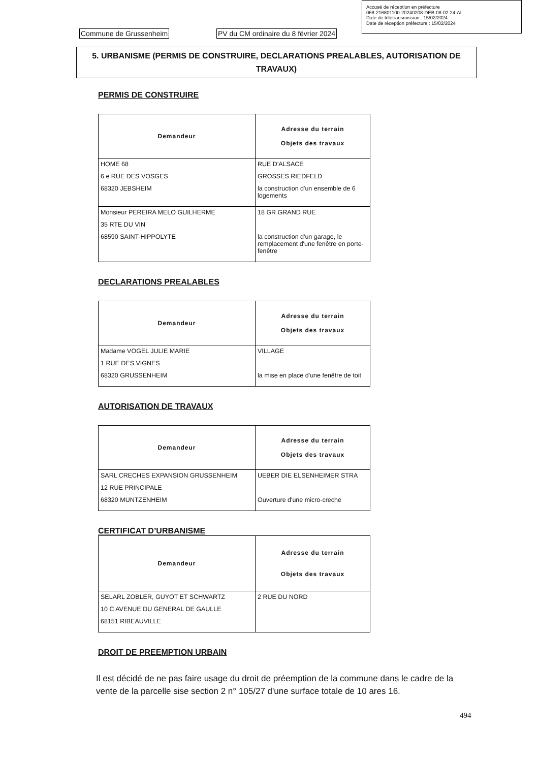Accusé de réception en préfecture
068-216801100-20240208-DEB-08-02-24-AI
Date de télétransmission : 15/02/2024
Date de réception préfecture : 15/02/2024
Commune de Grussenheim
PV du CM ordinaire du 8 février 2024
5. URBANISME (PERMIS DE CONSTRUIRE, DECLARATIONS PREALABLES, AUTORISATION DE TRAVAUX)
PERMIS DE CONSTRUIRE
| Demandeur | Adresse du terrain Objets des travaux |
| --- | --- |
| HOME 68 6 e RUE DES VOSGES 68320 JEBSHEIM | RUE D'ALSACE GROSSES RIEDFELD la construction d'un ensemble de 6 logements |
| Monsieur PEREIRA MELO GUILHERME 35 RTE DU VIN 68590 SAINT-HIPPOLYTE | 18 GR GRAND RUE la construction d'un garage, le remplacement d'une fenêtre en porte-fenêtre |
DECLARATIONS PREALABLES
| Demandeur | Adresse du terrain Objets des travaux |
| --- | --- |
| Madame VOGEL JULIE MARIE 1 RUE DES VIGNES 68320 GRUSSENHEIM | VILLAGE la mise en place d'une fenêtre de toit |
AUTORISATION DE TRAVAUX
| Demandeur | Adresse du terrain Objets des travaux |
| --- | --- |
| SARL CRECHES EXPANSION GRUSSENHEIM 12 RUE PRINCIPALE 68320 MUNTZENHEIM | UEBER DIE ELSENHEIMER STRA Ouverture d'une micro-creche |
CERTIFICAT D’URBANISME
| Demandeur | Adresse du terrain Objets des travaux |
| --- | --- |
| SELARL ZOBLER, GUYOT ET SCHWARTZ 10 C AVENUE DU GENERAL DE GAULLE 68151 RIBEAUVILLE | 2 RUE DU NORD |
DROIT DE PREEMPTION URBAIN
Il est décidé de ne pas faire usage du droit de préemption de la commune dans le cadre de la vente de la parcelle sise section 2 n° 105/27 d'une surface totale de 10 ares 16.
494